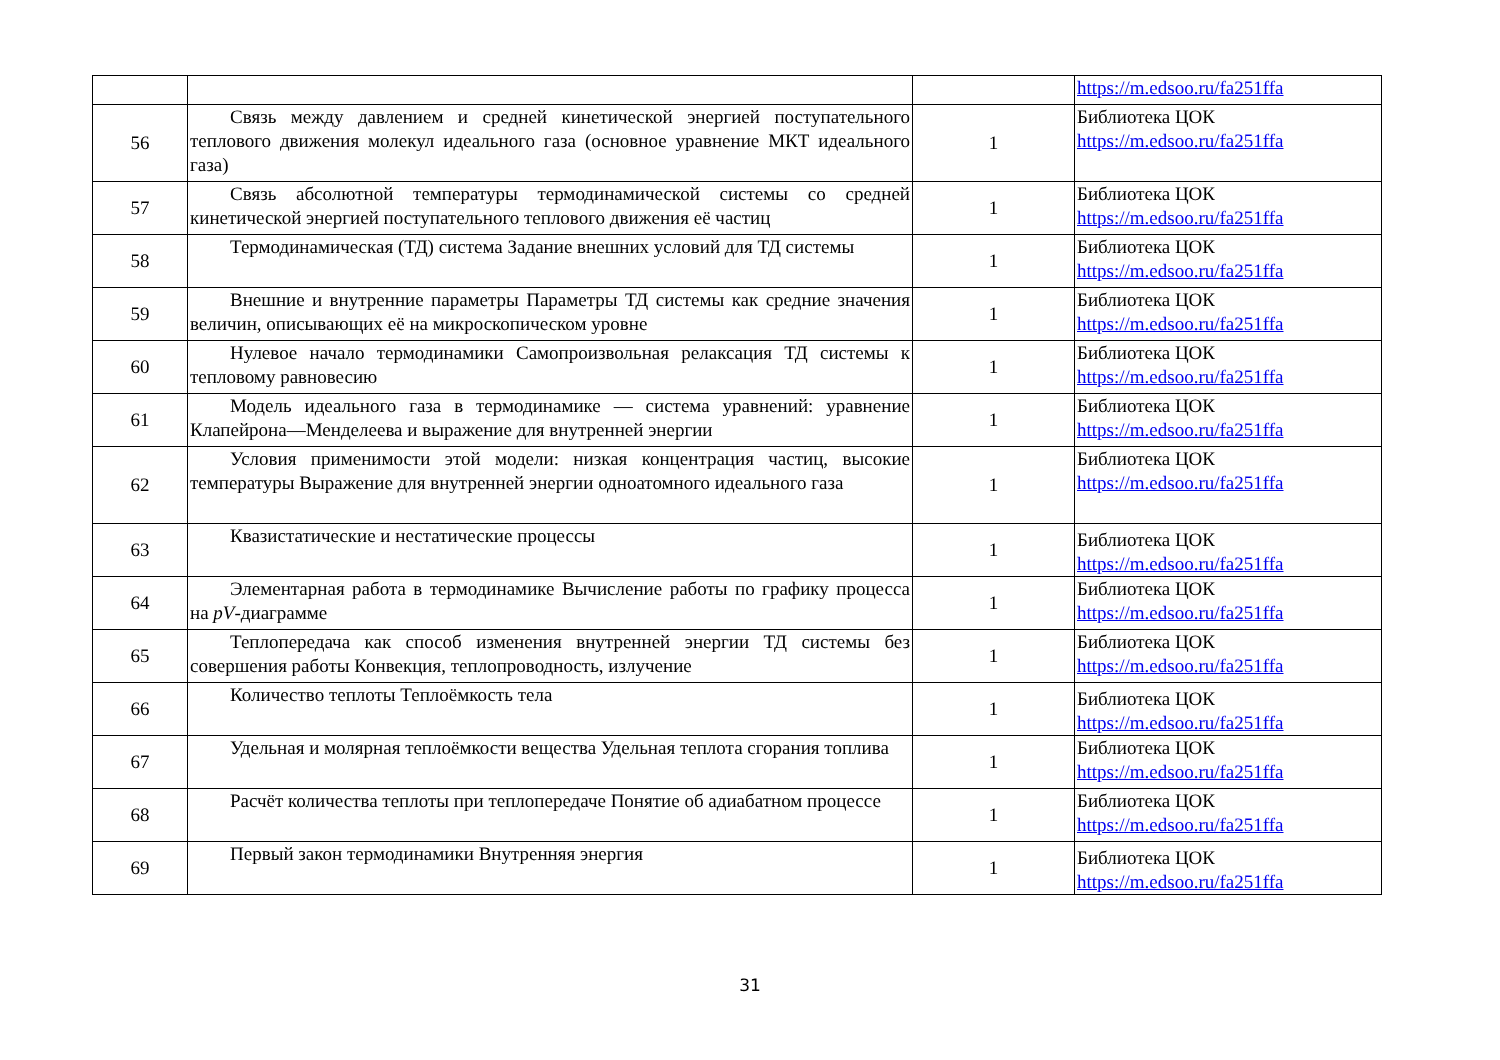| | | | https://m.edsoo.ru/fa251ffa |
| 56 | Связь между давлением и средней кинетической энергией поступательного теплового движения молекул идеального газа (основное уравнение МКТ идеального газа) | 1 | Библиотека ЦОК https://m.edsoo.ru/fa251ffa |
| 57 | Связь абсолютной температуры термодинамической системы со средней кинетической энергией поступательного теплового движения её частиц | 1 | Библиотека ЦОК https://m.edsoo.ru/fa251ffa |
| 58 | Термодинамическая (ТД) система Задание внешних условий для ТД системы | 1 | Библиотека ЦОК https://m.edsoo.ru/fa251ffa |
| 59 | Внешние и внутренние параметры Параметры ТД системы как средние значения величин, описывающих её на микроскопическом уровне | 1 | Библиотека ЦОК https://m.edsoo.ru/fa251ffa |
| 60 | Нулевое начало термодинамики Самопроизвольная релаксация ТД системы к тепловому равновесию | 1 | Библиотека ЦОК https://m.edsoo.ru/fa251ffa |
| 61 | Модель идеального газа в термодинамике — система уравнений: уравнение Клапейрона—Менделеева и выражение для внутренней энергии | 1 | Библиотека ЦОК https://m.edsoo.ru/fa251ffa |
| 62 | Условия применимости этой модели: низкая концентрация частиц, высокие температуры Выражение для внутренней энергии одноатомного идеального газа | 1 | Библиотека ЦОК https://m.edsoo.ru/fa251ffa |
| 63 | Квазистатические и нестатические процессы | 1 | Библиотека ЦОК https://m.edsoo.ru/fa251ffa |
| 64 | Элементарная работа в термодинамике Вычисление работы по графику процесса на pV -диаграмме | 1 | Библиотека ЦОК https://m.edsoo.ru/fa251ffa |
| 65 | Теплопередача как способ изменения внутренней энергии ТД системы без совершения работы Конвекция, теплопроводность, излучение | 1 | Библиотека ЦОК https://m.edsoo.ru/fa251ffa |
| 66 | Количество теплоты Теплоёмкость тела | 1 | Библиотека ЦОК https://m.edsoo.ru/fa251ffa |
| 67 | Удельная и молярная теплоёмкости вещества Удельная теплота сгорания топлива | 1 | Библиотека ЦОК https://m.edsoo.ru/fa251ffa |
| 68 | Расчёт количества теплоты при теплопередаче Понятие об адиабатном процессе | 1 | Библиотека ЦОК https://m.edsoo.ru/fa251ffa |
| 69 | Первый закон термодинамики Внутренняя энергия | 1 | Библиотека ЦОК https://m.edsoo.ru/fa251ffa |
31